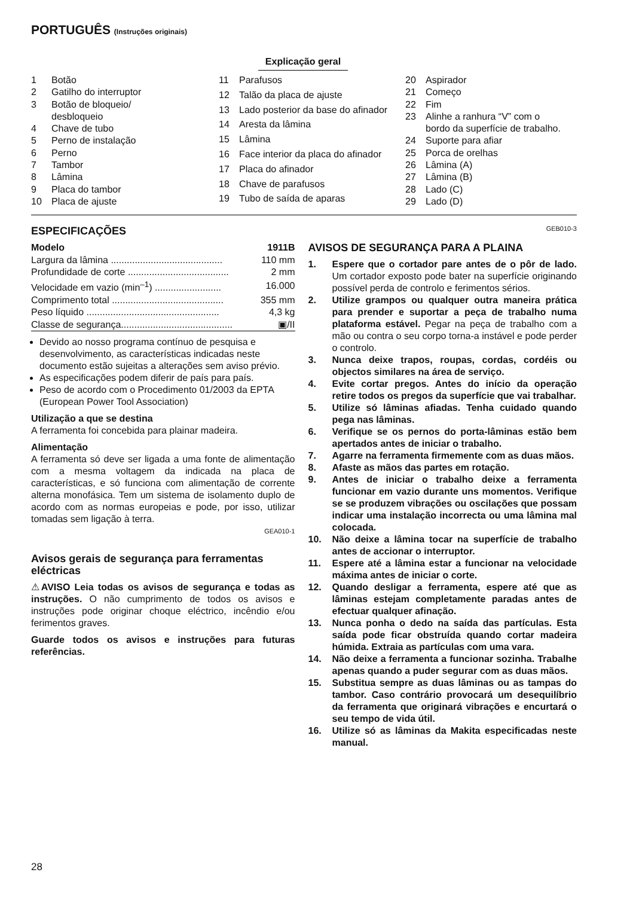PORTUGUÊS (Instruções originais)
Explicação geral
| 1 | Botão |
| 2 | Gatilho do interruptor |
| 3 | Botão de bloqueio/ desbloqueio |
| 4 | Chave de tubo |
| 5 | Perno de instalação |
| 6 | Perno |
| 7 | Tambor |
| 8 | Lâmina |
| 9 | Placa do tambor |
| 10 | Placa de ajuste |
| 11 | Parafusos |
| 12 | Talão da placa de ajuste |
| 13 | Lado posterior da base do afinador |
| 14 | Aresta da lâmina |
| 15 | Lâmina |
| 16 | Face interior da placa do afinador |
| 17 | Placa do afinador |
| 18 | Chave de parafusos |
| 19 | Tubo de saída de aparas |
| 20 | Aspirador |
| 21 | Começo |
| 22 | Fim |
| 23 | Alinhe a ranhura “V” com o bordo da superfície de trabalho. |
| 24 | Suporte para afiar |
| 25 | Porca de orelhas |
| 26 | Lâmina (A) |
| 27 | Lâmina (B) |
| 28 | Lado (C) |
| 29 | Lado (D) |
ESPECIFICAÇÕES
| Modelo | 1911B |
| Largura da lâmina .......................................... | 110 mm |
| Profundidade de corte ...................................... | 2 mm |
| Velocidade em vazio (min<sup>–1</sup>) ......................... | 16.000 |
| Comprimento total .......................................... | 355 mm |
| Peso líquido .................................................. | 4,3 kg |
| Classe de segurança.......................................... | ▣/II |
Devido ao nosso programa contínuo de pesquisa e desenvolvimento, as características indicadas neste documento estão sujeitas a alterações sem aviso prévio.
As especificações podem diferir de país para país.
Peso de acordo com o Procedimento 01/2003 da EPTA (European Power Tool Association)
Utilização a que se destina
A ferramenta foi concebida para plainar madeira.
Alimentação
A ferramenta só deve ser ligada a uma fonte de alimentação com a mesma voltagem da indicada na placa de características, e só funciona com alimentação de corrente alterna monofásica. Tem um sistema de isolamento duplo de acordo com as normas europeias e pode, por isso, utilizar tomadas sem ligação à terra.
GEA010-1
Avisos gerais de segurança para ferramentas eléctricas
⚠AVISO Leia todas os avisos de segurança e todas as instruções. O não cumprimento de todos os avisos e instruções pode originar choque eléctrico, incêndio e/ou ferimentos graves.
Guarde todos os avisos e instruções para futuras referências.
GEB010-3
AVISOS DE SEGURANÇA PARA A PLAINA
1. Espere que o cortador pare antes de o pôr de lado. Um cortador exposto pode bater na superfície originando possível perda de controlo e ferimentos sérios.
2. Utilize grampos ou qualquer outra maneira prática para prender e suportar a peça de trabalho numa plataforma estável. Pegar na peça de trabalho com a mão ou contra o seu corpo torna-a instável e pode perder o controlo.
3. Nunca deixe trapos, roupas, cordas, cordéis ou objectos similares na área de serviço.
4. Evite cortar pregos. Antes do início da operação retire todos os pregos da superfície que vai trabalhar.
5. Utilize só lâminas afiadas. Tenha cuidado quando pega nas lâminas.
6. Verifique se os pernos do porta-lâminas estão bem apertados antes de iniciar o trabalho.
7. Agarre na ferramenta firmemente com as duas mãos.
8. Afaste as mãos das partes em rotação.
9. Antes de iniciar o trabalho deixe a ferramenta funcionar em vazio durante uns momentos. Verifique se se produzem vibrações ou oscilações que possam indicar uma instalação incorrecta ou uma lâmina mal colocada.
10. Não deixe a lâmina tocar na superfície de trabalho antes de accionar o interruptor.
11. Espere até a lâmina estar a funcionar na velocidade máxima antes de iniciar o corte.
12. Quando desligar a ferramenta, espere até que as lâminas estejam completamente paradas antes de efectuar qualquer afinação.
13. Nunca ponha o dedo na saída das partículas. Esta saída pode ficar obstruída quando cortar madeira húmida. Extraia as partículas com uma vara.
14. Não deixe a ferramenta a funcionar sozinha. Trabalhe apenas quando a puder segurar com as duas mãos.
15. Substitua sempre as duas lâminas ou as tampas do tambor. Caso contrário provocará um desequilíbrio da ferramenta que originará vibrações e encurtará o seu tempo de vida útil.
16. Utilize só as lâminas da Makita especificadas neste manual.
28